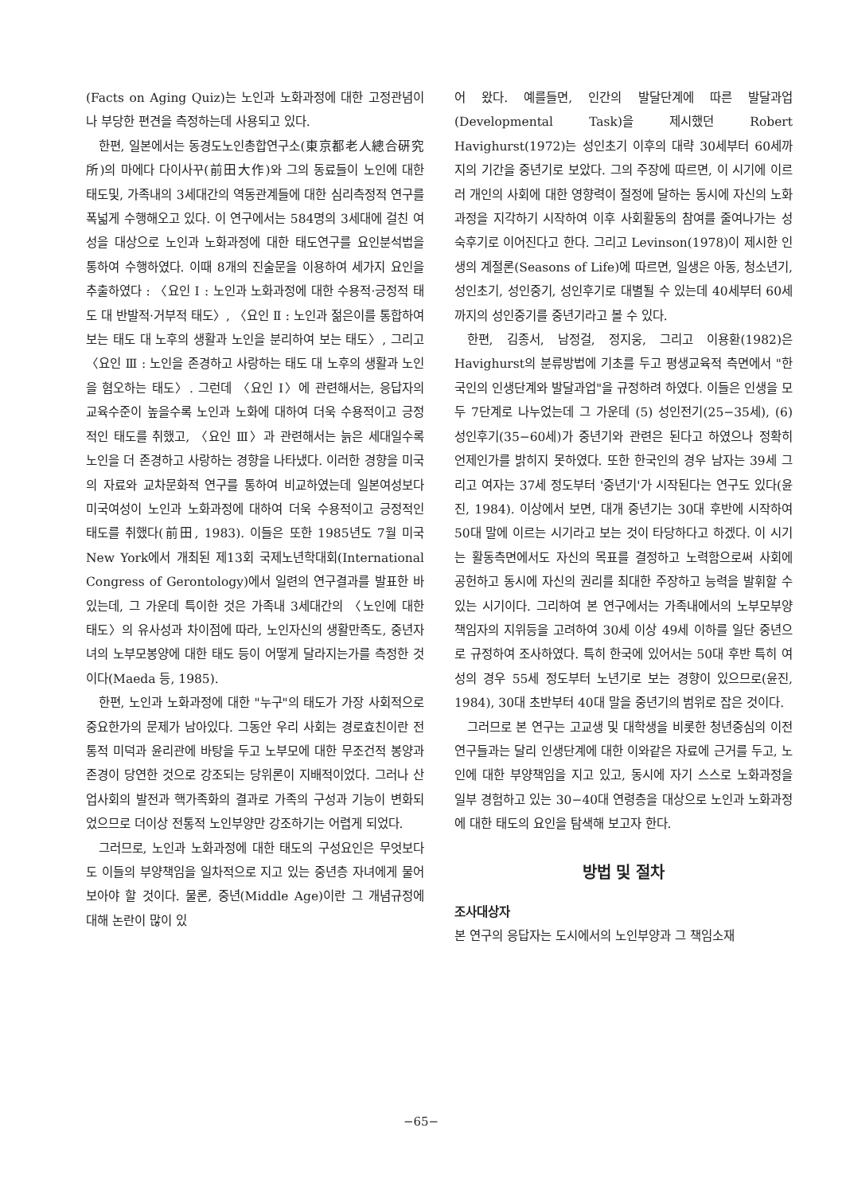(Facts on Aging Quiz)는 노인과 노화과정에 대한 고정관념이나 부당한 편견을 측정하는데 사용되고 있다.
한편, 일본에서는 동경도노인총합연구소(東京都老人總合硏究所)의 마에다 다이사꾸(前田大作)와 그의 동료들이 노인에 대한 태도및, 가족내의 3세대간의 역동관계들에 대한 심리측정적 연구를 폭넓게 수행해오고 있다. 이 연구에서는 584명의 3세대에 걸친 여성을 대상으로 노인과 노화과정에 대한 태도연구를 요인분석법을 통하여 수행하였다. 이때 8개의 진술문을 이용하여 세가지 요인을 추출하였다 : 〈요인 Ⅰ : 노인과 노화과정에 대한 수용적·긍정적 태도 대 반발적·거부적 태도〉, 〈요인 Ⅱ : 노인과 젊은이를 통합하여 보는 태도 대 노후의 생활과 노인을 분리하여 보는 태도〉, 그리고 〈요인 Ⅲ : 노인을 존경하고 사랑하는 태도 대 노후의 생활과 노인을 혐오하는 태도〉. 그런데 〈요인 Ⅰ〉에 관련해서는, 응답자의 교육수준이 높을수록 노인과 노화에 대하여 더욱 수용적이고 긍정적인 태도를 취했고, 〈요인 Ⅲ〉과 관련해서는 늙은 세대일수록 노인을 더 존경하고 사랑하는 경향을 나타냈다. 이러한 경향을 미국의 자료와 교차문화적 연구를 통하여 비교하였는데 일본여성보다 미국여성이 노인과 노화과정에 대하여 더욱 수용적이고 긍정적인 태도를 취했다(前田, 1983). 이들은 또한 1985년도 7월 미국 New York에서 개최된 제13회 국제노년학대회(International Congress of Gerontology)에서 일련의 연구결과를 발표한 바 있는데, 그 가운데 특이한 것은 가족내 3세대간의 〈노인에 대한 태도〉의 유사성과 차이점에 따라, 노인자신의 생활만족도, 중년자녀의 노부모봉양에 대한 태도 등이 어떻게 달라지는가를 측정한 것이다(Maeda 등, 1985).
한편, 노인과 노화과정에 대한 "누구"의 태도가 가장 사회적으로 중요한가의 문제가 남아있다. 그동안 우리 사회는 경로효친이란 전통적 미덕과 윤리관에 바탕을 두고 노부모에 대한 무조건적 봉양과 존경이 당연한 것으로 강조되는 당위론이 지배적이었다. 그러나 산업사회의 발전과 핵가족화의 결과로 가족의 구성과 기능이 변화되었으므로 더이상 전통적 노인부양만 강조하기는 어렵게 되었다.
그러므로, 노인과 노화과정에 대한 태도의 구성요인은 무엇보다도 이들의 부양책임을 일차적으로 지고 있는 중년층 자녀에게 물어보아야 할 것이다. 물론, 중년(Middle Age)이란 그 개념규정에 대해 논란이 많이 있
어 왔다. 예를들면, 인간의 발달단계에 따른 발달과업(Developmental Task)을 제시했던 Robert Havighurst(1972)는 성인초기 이후의 대략 30세부터 60세까지의 기간을 중년기로 보았다. 그의 주장에 따르면, 이 시기에 이르러 개인의 사회에 대한 영향력이 절정에 달하는 동시에 자신의 노화과정을 지각하기 시작하여 이후 사회활동의 참여를 줄여나가는 성숙후기로 이어진다고 한다. 그리고 Levinson(1978)이 제시한 인생의 계절론(Seasons of Life)에 따르면, 일생은 아동, 청소년기, 성인초기, 성인중기, 성인후기로 대별될 수 있는데 40세부터 60세까지의 성인중기를 중년기라고 볼 수 있다.
한편, 김종서, 남정걸, 정지웅, 그리고 이용환(1982)은 Havighurst의 분류방법에 기초를 두고 평생교육적 측면에서 "한국인의 인생단계와 발달과업"을 규정하려 하였다. 이들은 인생을 모두 7단계로 나누었는데 그 가운데 (5) 성인전기(25−35세), (6) 성인후기(35−60세)가 중년기와 관련은 된다고 하였으나 정확히 언제인가를 밝히지 못하였다. 또한 한국인의 경우 남자는 39세 그리고 여자는 37세 정도부터 '중년기'가 시작된다는 연구도 있다(윤진, 1984). 이상에서 보면, 대개 중년기는 30대 후반에 시작하여 50대 말에 이르는 시기라고 보는 것이 타당하다고 하겠다. 이 시기는 활동측면에서도 자신의 목표를 결정하고 노력함으로써 사회에 공헌하고 동시에 자신의 권리를 최대한 주장하고 능력을 발휘할 수 있는 시기이다. 그리하여 본 연구에서는 가족내에서의 노부모부양책임자의 지위등을 고려하여 30세 이상 49세 이하를 일단 중년으로 규정하여 조사하였다. 특히 한국에 있어서는 50대 후반 특히 여성의 경우 55세 정도부터 노년기로 보는 경향이 있으므로(윤진, 1984), 30대 초반부터 40대 말을 중년기의 범위로 잡은 것이다.
그러므로 본 연구는 고교생 및 대학생을 비롯한 청년중심의 이전 연구들과는 달리 인생단계에 대한 이와같은 자료에 근거를 두고, 노인에 대한 부양책임을 지고 있고, 동시에 자기 스스로 노화과정을 일부 경험하고 있는 30−40대 연령층을 대상으로 노인과 노화과정에 대한 태도의 요인을 탐색해 보고자 한다.
방법 및 절차
조사대상자
본 연구의 응답자는 도시에서의 노인부양과 그 책임소재
−65−